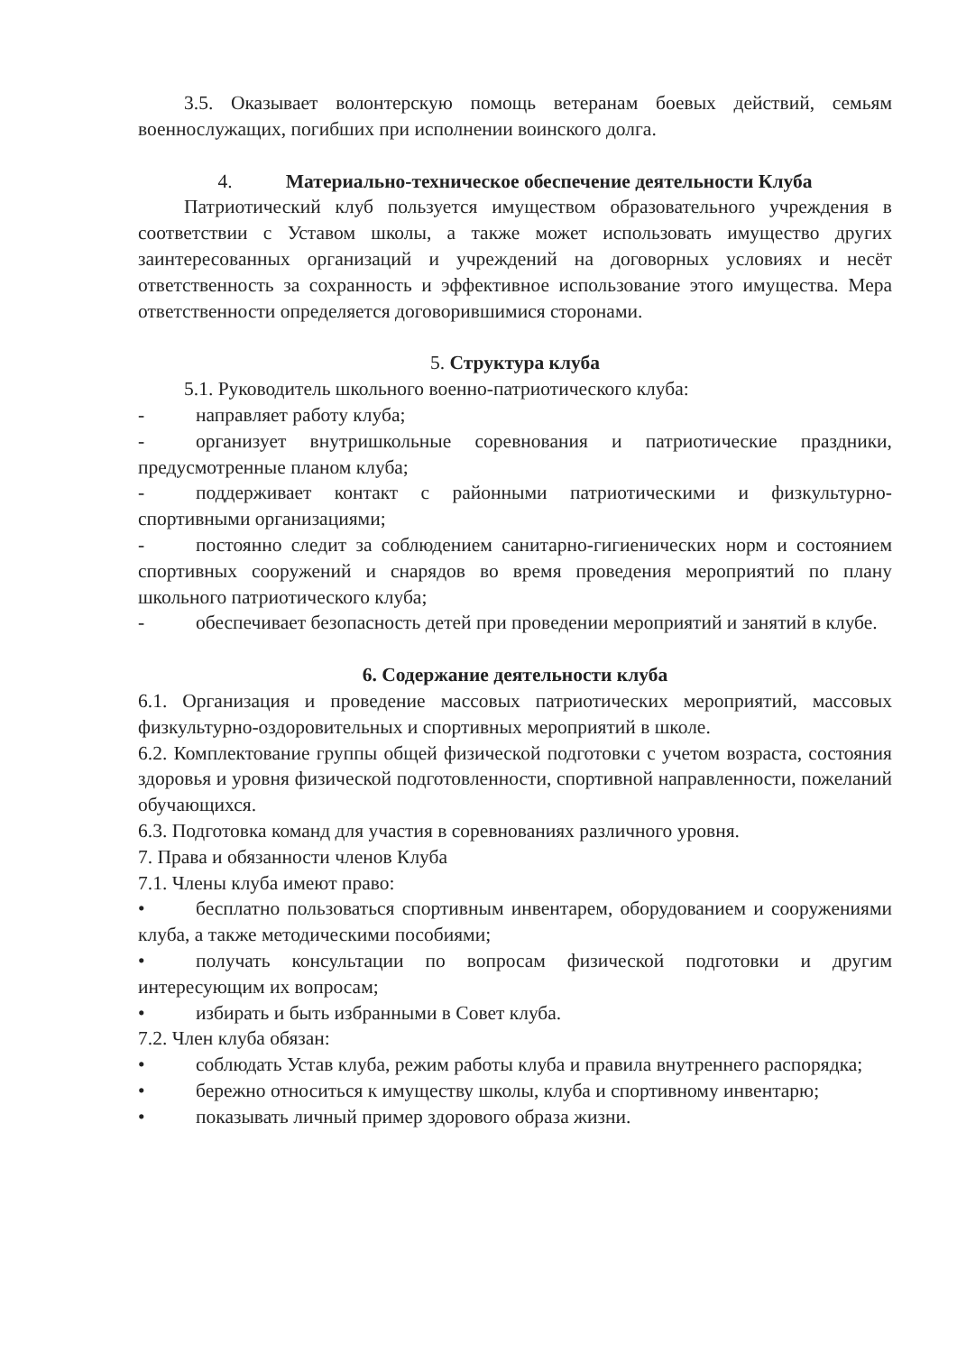3.5. Оказывает волонтерскую помощь ветеранам боевых действий, семьям военнослужащих, погибших при исполнении воинского долга.
4. Материально-техническое обеспечение деятельности Клуба
Патриотический клуб пользуется имуществом образовательного учреждения в соответствии с Уставом школы, а также может использовать имущество других заинтересованных организаций и учреждений на договорных условиях и несёт ответственность за сохранность и эффективное использование этого имущества. Мера ответственности определяется договорившимися сторонами.
5. Структура клуба
5.1. Руководитель школьного военно-патриотического клуба:
- направляет работу клуба;
- организует внутришкольные соревнования и патриотические праздники, предусмотренные планом клуба;
- поддерживает контакт с районными патриотическими и физкультурно-спортивными организациями;
- постоянно следит за соблюдением санитарно-гигиенических норм и состоянием спортивных сооружений и снарядов во время проведения мероприятий по плану школьного патриотического клуба;
- обеспечивает безопасность детей при проведении мероприятий и занятий в клубе.
6. Содержание деятельности клуба
6.1. Организация и проведение массовых патриотических мероприятий, массовых физкультурно-оздоровительных и спортивных мероприятий в школе.
6.2. Комплектование группы общей физической подготовки с учетом возраста, состояния здоровья и уровня физической подготовленности, спортивной направленности, пожеланий обучающихся.
6.3. Подготовка команд для участия в соревнованиях различного уровня.
7. Права и обязанности членов Клуба
7.1. Члены клуба имеют право:
• бесплатно пользоваться спортивным инвентарем, оборудованием и сооружениями клуба, а также методическими пособиями;
• получать консультации по вопросам физической подготовки и другим интересующим их вопросам;
• избирать и быть избранными в Совет клуба.
7.2. Член клуба обязан:
• соблюдать Устав клуба, режим работы клуба и правила внутреннего распорядка;
• бережно относиться к имуществу школы, клуба и спортивному инвентарю;
• показывать личный пример здорового образа жизни.